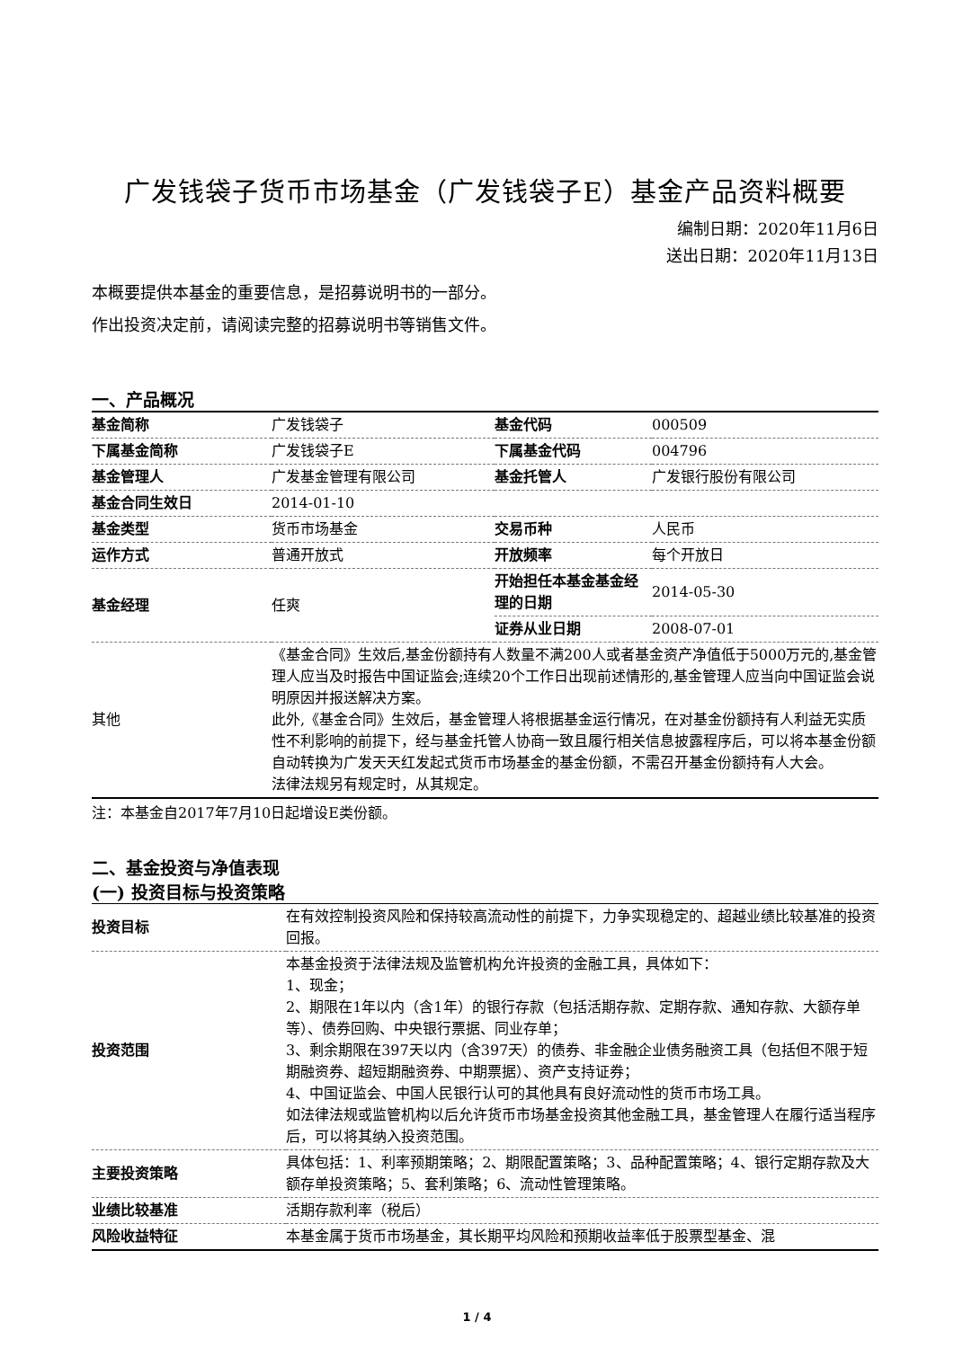广发钱袋子货币市场基金（广发钱袋子E）基金产品资料概要
编制日期：2020年11月6日
送出日期：2020年11月13日
本概要提供本基金的重要信息，是招募说明书的一部分。
作出投资决定前，请阅读完整的招募说明书等销售文件。
一、产品概况
| 基金简称 | 广发钱袋子 | 基金代码 | 000509 |
| 下属基金简称 | 广发钱袋子E | 下属基金代码 | 004796 |
| 基金管理人 | 广发基金管理有限公司 | 基金托管人 | 广发银行股份有限公司 |
| 基金合同生效日 | 2014-01-10 | | |
| 基金类型 | 货币市场基金 | 交易币种 | 人民币 |
| 运作方式 | 普通开放式 | 开放频率 | 每个开放日 |
| 基金经理 | 任爽 | 开始担任本基金基金经理的日期 | 2014-05-30 |
| | | 证券从业日期 | 2008-07-01 |
| 其他 | 《基金合同》生效后,基金份额持有人数量不满200人或者基金资产净值低于5000万元的,基金管理人应当及时报告中国证监会;连续20个工作日出现前述情形的,基金管理人应当向中国证监会说明原因并报送解决方案。 此外,《基金合同》生效后，基金管理人将根据基金运行情况，在对基金份额持有人利益无实质性不利影响的前提下，经与基金托管人协商一致且履行相关信息披露程序后，可以将本基金份额自动转换为广发天天红发起式货币市场基金的基金份额，不需召开基金份额持有人大会。 法律法规另有规定时，从其规定。 | | |
注：本基金自2017年7月10日起增设E类份额。
二、基金投资与净值表现
(一) 投资目标与投资策略
| 投资目标 | 在有效控制投资风险和保持较高流动性的前提下，力争实现稳定的、超越业绩比较基准的投资回报。 |
| 投资范围 | 本基金投资于法律法规及监管机构允许投资的金融工具，具体如下： 1、现金； 2、期限在1年以内（含1年）的银行存款（包括活期存款、定期存款、通知存款、大额存单等）、债券回购、中央银行票据、同业存单； 3、剩余期限在397天以内（含397天）的债券、非金融企业债务融资工具（包括但不限于短期融资券、超短期融资券、中期票据）、资产支持证券； 4、中国证监会、中国人民银行认可的其他具有良好流动性的货币市场工具。 如法律法规或监管机构以后允许货币市场基金投资其他金融工具，基金管理人在履行适当程序后，可以将其纳入投资范围。 |
| 主要投资策略 | 具体包括：1、利率预期策略；2、期限配置策略；3、品种配置策略；4、银行定期存款及大额存单投资策略；5、套利策略；6、流动性管理策略。 |
| 业绩比较基准 | 活期存款利率（税后） |
| 风险收益特征 | 本基金属于货币市场基金，其长期平均风险和预期收益率低于股票型基金、混 |
1 / 4